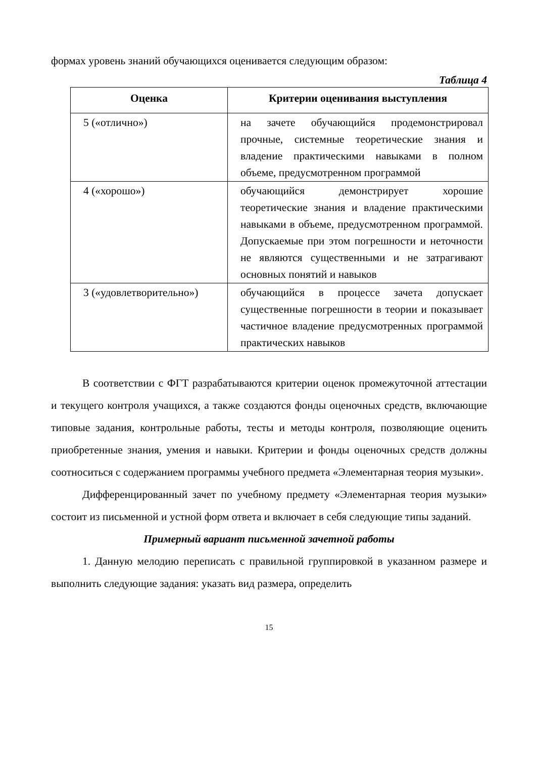формах уровень знаний обучающихся оценивается следующим образом:
Таблица 4
| Оценка | Критерии оценивания выступления |
| --- | --- |
| 5 («отлично») | на зачете обучающийся продемонстрировал прочные, системные теоретические знания и владение практическими навыками в полном объеме, предусмотренном программой |
| 4 («хорошо») | обучающийся демонстрирует хорошие теоретические знания и владение практическими навыками в объеме, предусмотренном программой. Допускаемые при этом погрешности и неточности не являются существенными и не затрагивают основных понятий и навыков |
| 3 («удовлетворительно») | обучающийся в процессе зачета допускает существенные погрешности в теории и показывает частичное владение предусмотренных программой практических навыков |
В соответствии с ФГТ разрабатываются критерии оценок промежуточной аттестации и текущего контроля учащихся, а также создаются фонды оценочных средств, включающие типовые задания, контрольные работы, тесты и методы контроля, позволяющие оценить приобретенные знания, умения и навыки. Критерии и фонды оценочных средств должны соотноситься с содержанием программы учебного предмета «Элементарная теория музыки».
Дифференцированный зачет по учебному предмету «Элементарная теория музыки» состоит из письменной и устной форм ответа и включает в себя следующие типы заданий.
Примерный вариант письменной зачетной работы
1. Данную мелодию переписать с правильной группировкой в указанном размере и выполнить следующие задания: указать вид размера, определить
15